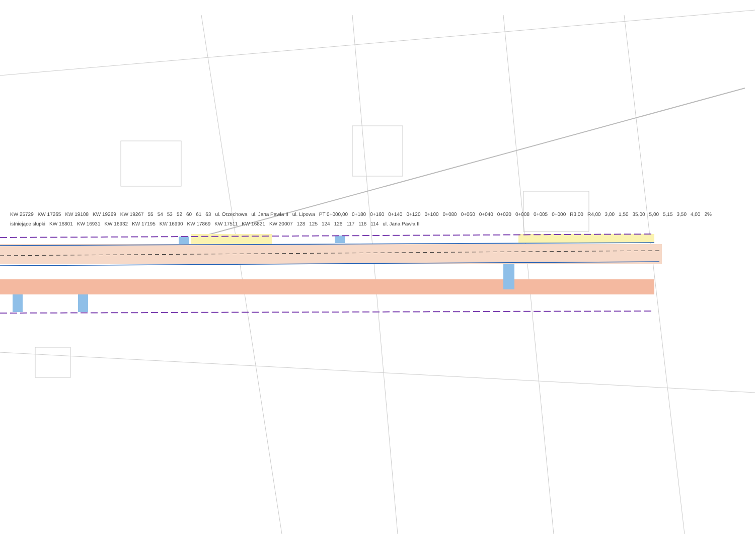KW 25729 KW 17265 KW 19108 KW 19269 KW 19267 55 54 53 52 60 61 63 ul. Orzechowa ul. Jana Pawła II ul. Lipowa PT 0+000,00 0+180 0+160 0+140 0+120 0+100 0+080 0+060 0+040 0+020 0+008 0+005 0+000 R3,00 R4,00 3,00 1,50 35,00 5,00 5,15 3,50 4,00 2% istniejące słupki KW 16801 KW 16931 KW 16932 KW 17195 KW 16990 KW 17869 KW 17511 KW 16821 KW 20007 128 125 124 126 117 116 114 ul. Jana Pawła II